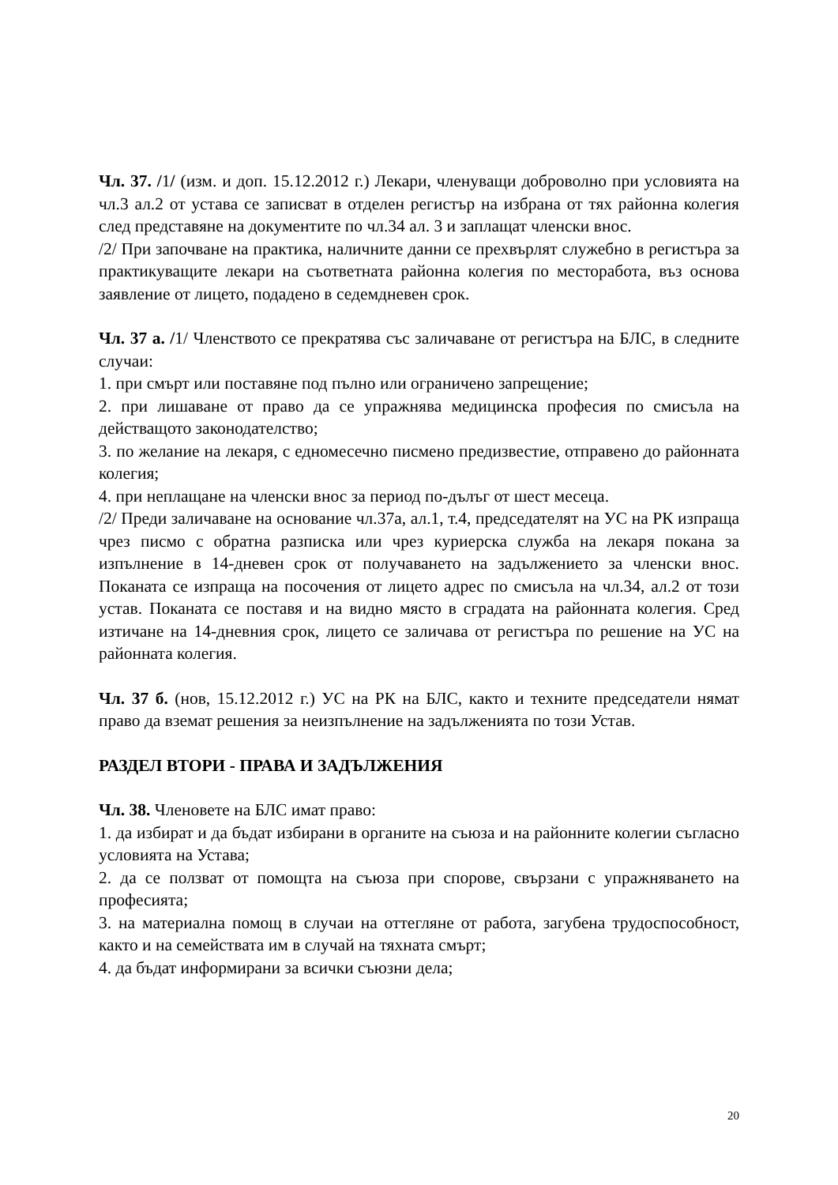Чл. 37. /1/ (изм. и доп. 15.12.2012 г.) Лекари, членуващи доброволно при условията на чл.3 ал.2 от устава се записват в отделен регистър на избрана от тях районна колегия след представяне на документите по чл.34 ал. 3 и заплащат членски внос.
/2/ При започване на практика, наличните данни се прехвърлят служебно в регистъра за практикуващите лекари на съответната районна колегия по месторабота, въз основа заявление от лицето, подадено в седемдневен срок.
Чл. 37 а. /1/ Членството се прекратява със заличаване от регистъра на БЛС, в следните случаи:
1. при смърт или поставяне под пълно или ограничено запрещение;
2. при лишаване от право да се упражнява медицинска професия по смисъла на действащото законодателство;
3. по желание на лекаря, с едномесечно писмено предизвестие, отправено до районната колегия;
4. при неплащане на членски внос за период по-дълъг от шест месеца.
/2/ Преди заличаване на основание чл.37а, ал.1, т.4, председателят на УС на РК изпраща чрез писмо с обратна разписка или чрез куриерска служба на лекаря покана за изпълнение в 14-дневен срок от получаването на задължението за членски внос. Поканата се изпраща на посочения от лицето адрес по смисъла на чл.34, ал.2 от този устав. Поканата се поставя и на видно място в сградата на районната колегия. Сред изтичане на 14-дневния срок, лицето се заличава от регистъра по решение на УС на районната колегия.
Чл. 37 б. (нов, 15.12.2012 г.) УС на РК на БЛС, както и техните председатели нямат право да вземат решения за неизпълнение на задълженията по този Устав.
РАЗДЕЛ ВТОРИ - ПРАВА И ЗАДЪЛЖЕНИЯ
Чл. 38. Членовете на БЛС имат право:
1. да избират и да бъдат избирани в органите на съюза и на районните колегии съгласно условията на Устава;
2. да се ползват от помощта на съюза при спорове, свързани с упражняването на професията;
3. на материална помощ в случаи на оттегляне от работа, загубена трудоспособност, както и на семействата им в случай на тяхната смърт;
4. да бъдат информирани за всички съюзни дела;
20